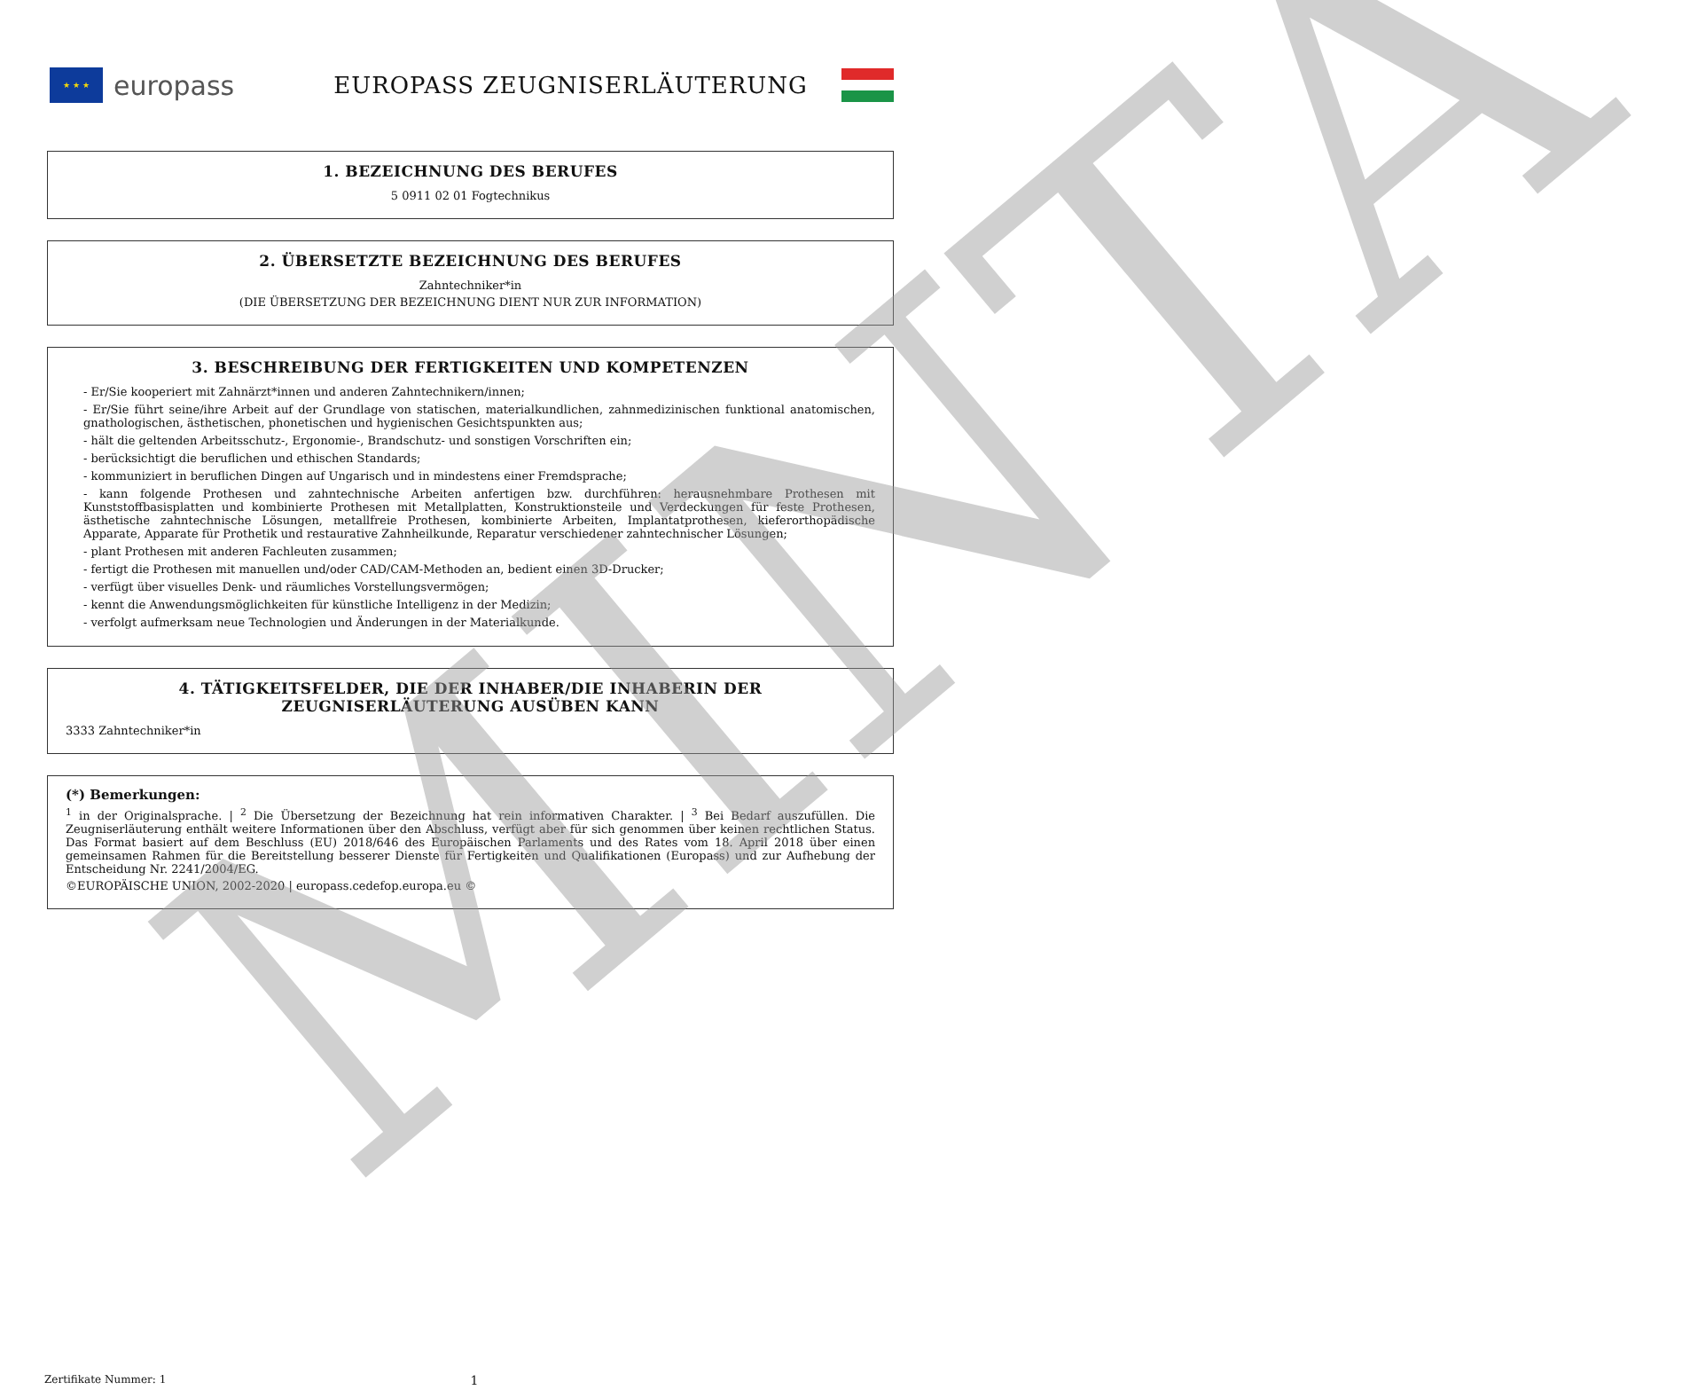★ ★ ★
europass
EUROPASS ZEUGNISERLÄUTERUNG
1. BEZEICHNUNG DES BERUFES
5 0911 02 01 Fogtechnikus
2. ÜBERSETZTE BEZEICHNUNG DES BERUFES
Zahntechniker*in
(DIE ÜBERSETZUNG DER BEZEICHNUNG DIENT NUR ZUR INFORMATION)
3. BESCHREIBUNG DER FERTIGKEITEN UND KOMPETENZEN
- Er/Sie kooperiert mit Zahnärzt*innen und anderen Zahntechnikern/innen;
- Er/Sie führt seine/ihre Arbeit auf der Grundlage von statischen, materialkundlichen, zahnmedizinischen funktional anatomischen, gnathologischen, ästhetischen, phonetischen und hygienischen Gesichtspunkten aus;
- hält die geltenden Arbeitsschutz-, Ergonomie-, Brandschutz- und sonstigen Vorschriften ein;
- berücksichtigt die beruflichen und ethischen Standards;
- kommuniziert in beruflichen Dingen auf Ungarisch und in mindestens einer Fremdsprache;
- kann folgende Prothesen und zahntechnische Arbeiten anfertigen bzw. durchführen: herausnehmbare Prothesen mit Kunststoffbasisplatten und kombinierte Prothesen mit Metallplatten, Konstruktionsteile und Verdeckungen für feste Prothesen, ästhetische zahntechnische Lösungen, metallfreie Prothesen, kombinierte Arbeiten, Implantatprothesen, kieferorthopädische Apparate, Apparate für Prothetik und restaurative Zahnheilkunde, Reparatur verschiedener zahntechnischer Lösungen;
- plant Prothesen mit anderen Fachleuten zusammen;
- fertigt die Prothesen mit manuellen und/oder CAD/CAM-Methoden an, bedient einen 3D-Drucker;
- verfügt über visuelles Denk- und räumliches Vorstellungsvermögen;
- kennt die Anwendungsmöglichkeiten für künstliche Intelligenz in der Medizin;
- verfolgt aufmerksam neue Technologien und Änderungen in der Materialkunde.
4. TÄTIGKEITSFELDER, DIE DER INHABER/DIE INHABERIN DER
ZEUGNISERLÄUTERUNG AUSÜBEN KANN
3333 Zahntechniker*in
(*) Bemerkungen:
<sup>1</sup> in der Originalsprache. | <sup>2</sup> Die Übersetzung der Bezeichnung hat rein informativen Charakter. | <sup>3</sup> Bei Bedarf auszufüllen. Die Zeugniserläuterung enthält weitere Informationen über den Abschluss, verfügt aber für sich genommen über keinen rechtlichen Status. Das Format basiert auf dem Beschluss (EU) 2018/646 des Europäischen Parlaments und des Rates vom 18. April 2018 über einen gemeinsamen Rahmen für die Bereitstellung besserer Dienste für Fertigkeiten und Qualifikationen (Europass) und zur Aufhebung der Entscheidung Nr. 2241/2004/EG.
©EUROPÄISCHE UNION, 2002-2020 | europass.cedefop.europa.eu ©
Zertifikate Nummer: 1 1 MINTA